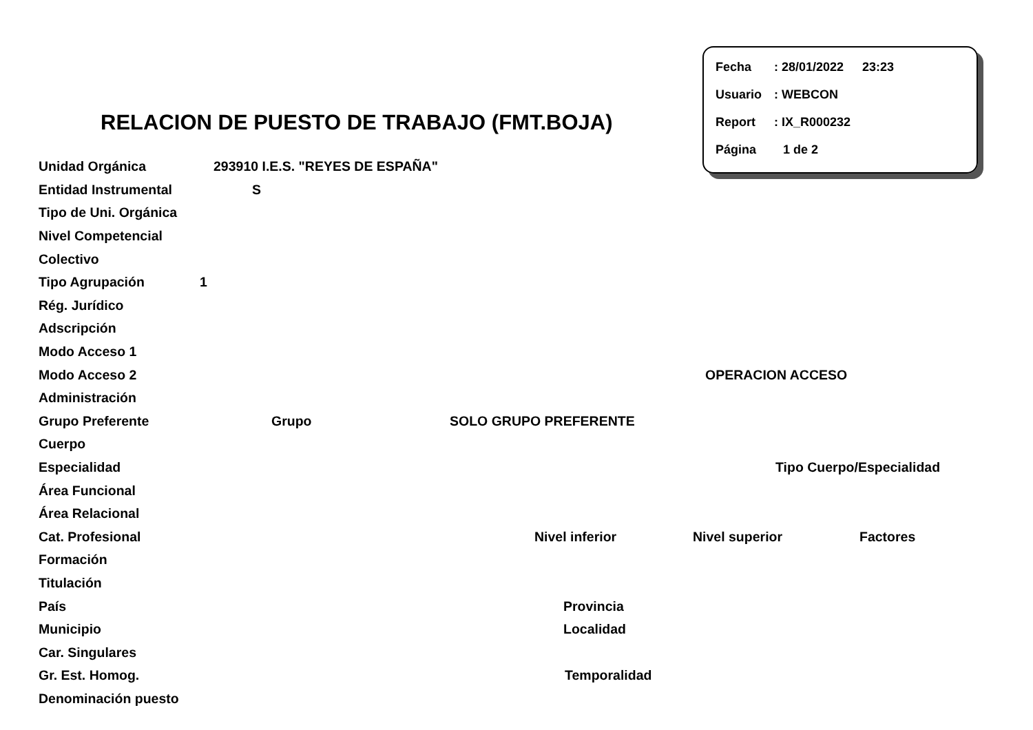Fecha: 28/01/2022 23:23
Usuario: WEBCON
Report: IX_R000232
Página 1 de 2
RELACION DE PUESTO DE TRABAJO (FMT.BOJA)
Unidad Orgánica 293910 I.E.S. "REYES DE ESPAÑA"
Entidad Instrumental S
Tipo de Uni. Orgánica
Nivel Competencial
Colectivo
Tipo Agrupación 1
Rég. Jurídico
Adscripción
Modo Acceso 1
Modo Acceso 2 OPERACION ACCESO
Administración
Grupo Preferente Grupo SOLO GRUPO PREFERENTE
Cuerpo
Especialidad Tipo Cuerpo/Especialidad
Área Funcional
Área Relacional
Cat. Profesional Nivel inferior Nivel superior Factores
Formación
Titulación
País Provincia
Municipio Localidad
Car. Singulares
Gr. Est. Homog. Temporalidad
Denominación puesto